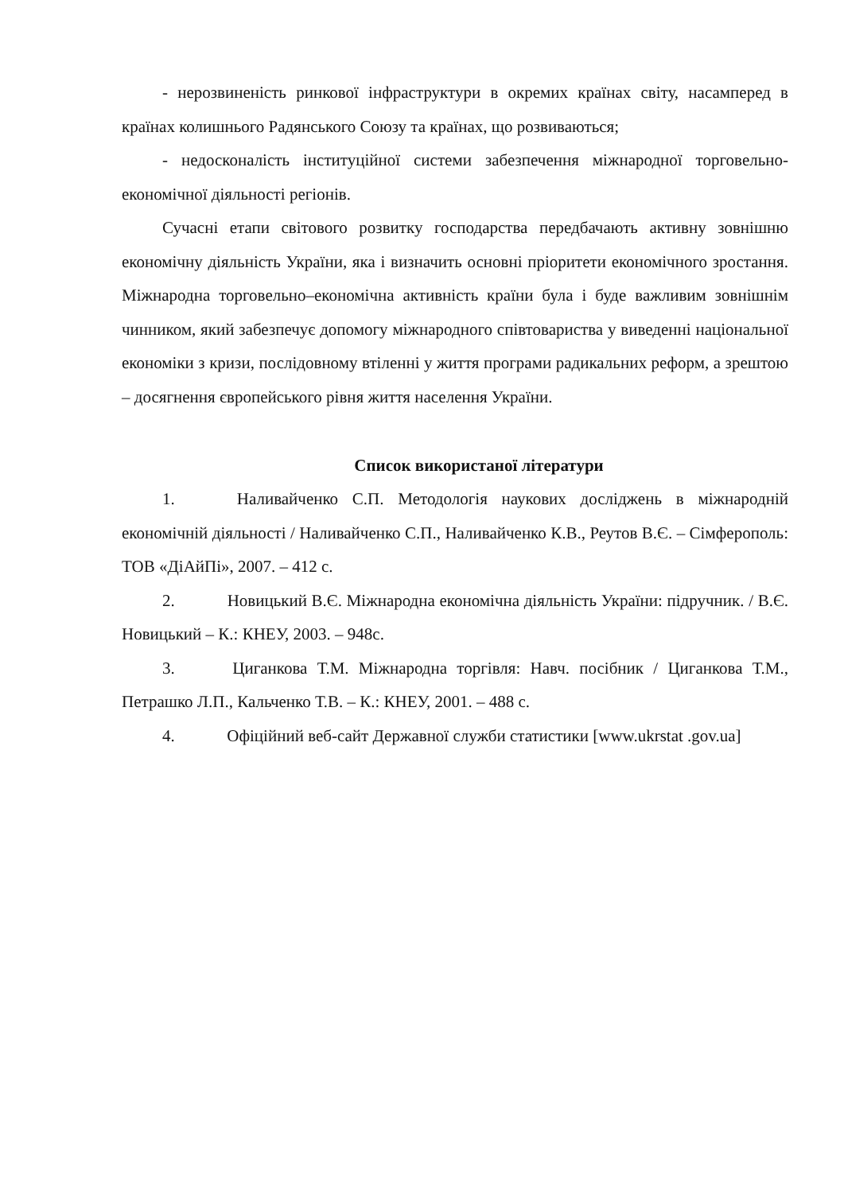- нерозвиненість ринкової інфраструктури в окремих країнах світу, насамперед в країнах колишнього Радянського Союзу та країнах, що розвиваються;
- недосконалість інституційної системи забезпечення міжнародної торговельно-економічної діяльності регіонів.
Сучасні етапи світового розвитку господарства передбачають активну зовнішню економічну діяльність України, яка і визначить основні пріоритети економічного зростання. Міжнародна торговельно–економічна активність країни була і буде важливим зовнішнім чинником, який забезпечує допомогу міжнародного співтовариства у виведенні національної економіки з кризи, послідовному втіленні у життя програми радикальних реформ, а зрештою – досягнення європейського рівня життя населення України.
Список використаної літератури
1. Наливайченко С.П. Методологія наукових досліджень в міжнародній економічній діяльності / Наливайченко С.П., Наливайченко К.В., Реутов В.Є. – Сімферополь: ТОВ «ДіАйПі», 2007. – 412 с.
2. Новицький В.Є. Міжнародна економічна діяльність України: підручник. / В.Є. Новицький – К.: КНЕУ, 2003. – 948с.
3. Циганкова Т.М. Міжнародна торгівля: Навч. посібник / Циганкова Т.М., Петрашко Л.П., Кальченко Т.В. – К.: КНЕУ, 2001. – 488 с.
4. Офіційний веб-сайт Державної служби статистики [www.ukrstat .gov.ua]